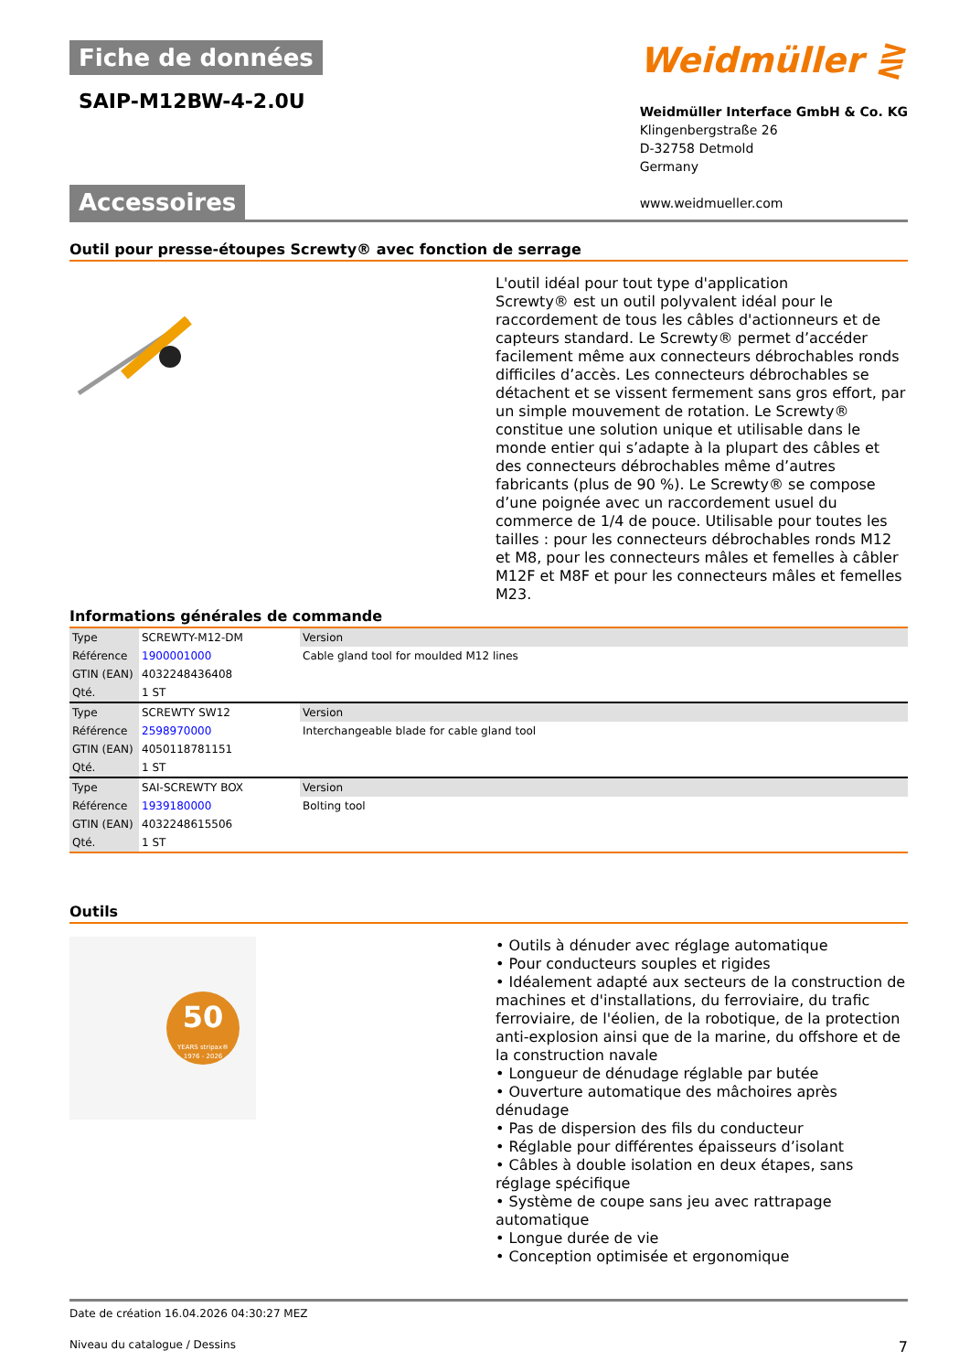Fiche de données
SAIP-M12BW-4-2.0U
Weidmüller ⋛
Weidmüller Interface GmbH & Co. KG
Klingenbergstraße 26
D-32758 Detmold
Germany
www.weidmueller.com
Accessoires
Outil pour presse-étoupes Screwty® avec fonction de serrage
L'outil idéal pour tout type d'application
Screwty® est un outil polyvalent idéal pour le raccordement de tous les câbles d'actionneurs et de capteurs standard. Le Screwty® permet d’accéder facilement même aux connecteurs débrochables ronds difficiles d’accès. Les connecteurs débrochables se détachent et se vissent fermement sans gros effort, par un simple mouvement de rotation. Le Screwty® constitue une solution unique et utilisable dans le monde entier qui s’adapte à la plupart des câbles et des connecteurs débrochables même d’autres fabricants (plus de 90 %). Le Screwty® se compose d’une poignée avec un raccordement usuel du commerce de 1/4 de pouce. Utilisable pour toutes les tailles : pour les connecteurs débrochables ronds M12 et M8, pour les connecteurs mâles et femelles à câbler M12F et M8F et pour les connecteurs mâles et femelles M23.
Informations générales de commande
| Type | SCREWTY-M12-DM | Version |
| Référence | 1900001000 | Cable gland tool for moulded M12 lines |
| GTIN (EAN) | 4032248436408 | |
| Qté. | 1 ST | |
| Type | SCREWTY SW12 | Version |
| Référence | 2598970000 | Interchangeable blade for cable gland tool |
| GTIN (EAN) | 4050118781151 | |
| Qté. | 1 ST | |
| Type | SAI-SCREWTY BOX | Version |
| Référence | 1939180000 | Bolting tool |
| GTIN (EAN) | 4032248615506 | |
| Qté. | 1 ST | |
Outils
50
YEARS stripax®
1976 - 2026
• Outils à dénuder avec réglage automatique
• Pour conducteurs souples et rigides
• Idéalement adapté aux secteurs de la construction de machines et d'installations, du ferroviaire, du trafic ferroviaire, de l'éolien, de la robotique, de la protection anti-explosion ainsi que de la marine, du offshore et de la construction navale
• Longueur de dénudage réglable par butée
• Ouverture automatique des mâchoires après dénudage
• Pas de dispersion des fils du conducteur
• Réglable pour différentes épaisseurs d’isolant
• Câbles à double isolation en deux étapes, sans réglage spécifique
• Système de coupe sans jeu avec rattrapage automatique
• Longue durée de vie
• Conception optimisée et ergonomique
Date de création 16.04.2026 04:30:27 MEZ
Niveau du catalogue / Dessins 7